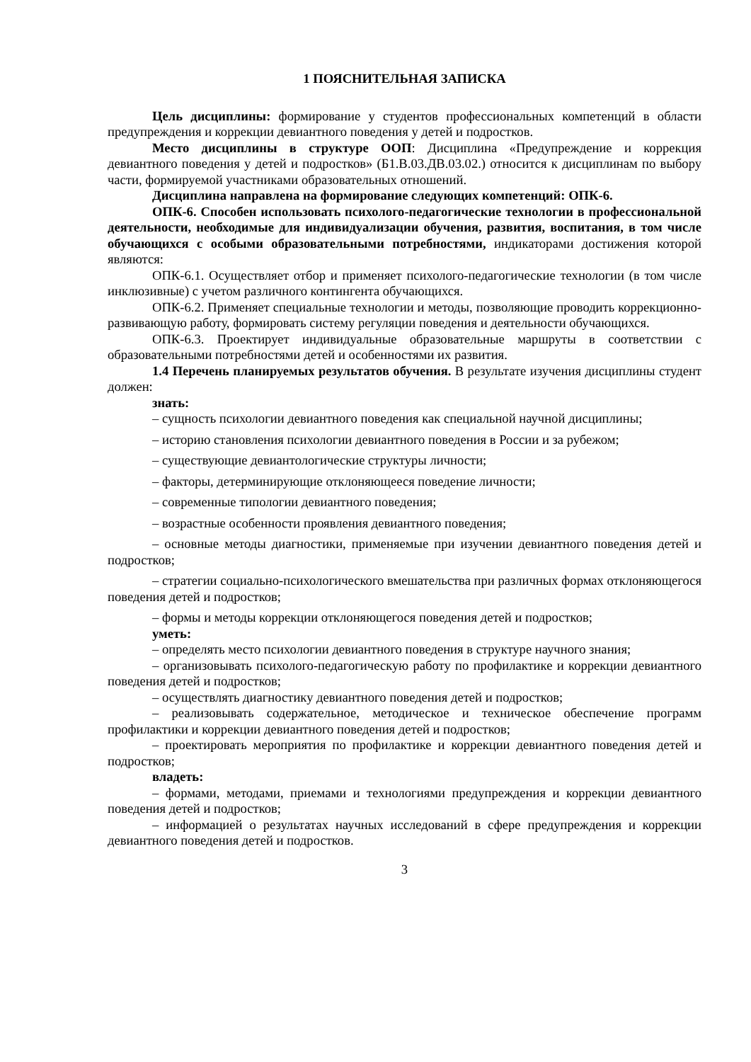1 ПОЯСНИТЕЛЬНАЯ ЗАПИСКА
Цель дисциплины: формирование у студентов профессиональных компетенций в области предупреждения и коррекции девиантного поведения у детей и подростков.
Место дисциплины в структуре ООП: Дисциплина «Предупреждение и коррекция девиантного поведения у детей и подростков» (Б1.В.03.ДВ.03.02.) относится к дисциплинам по выбору части, формируемой участниками образовательных отношений.
Дисциплина направлена на формирование следующих компетенций: ОПК-6.
ОПК-6. Способен использовать психолого-педагогические технологии в профессиональной деятельности, необходимые для индивидуализации обучения, развития, воспитания, в том числе обучающихся с особыми образовательными потребностями, индикаторами достижения которой являются:
ОПК-6.1. Осуществляет отбор и применяет психолого-педагогические технологии (в том числе инклюзивные) с учетом различного контингента обучающихся.
ОПК-6.2. Применяет специальные технологии и методы, позволяющие проводить коррекционно-развивающую работу, формировать систему регуляции поведения и деятельности обучающихся.
ОПК-6.3. Проектирует индивидуальные образовательные маршруты в соответствии с образовательными потребностями детей и особенностями их развития.
1.4 Перечень планируемых результатов обучения. В результате изучения дисциплины студент должен:
знать:
– сущность психологии девиантного поведения как специальной научной дисциплины;
– историю становления психологии девиантного поведения в России и за рубежом;
– существующие девиантологические структуры личности;
– факторы, детерминирующие отклоняющееся поведение личности;
– современные типологии девиантного поведения;
– возрастные особенности проявления девиантного поведения;
– основные методы диагностики, применяемые при изучении девиантного поведения детей и подростков;
– стратегии социально-психологического вмешательства при различных формах отклоняющегося поведения детей и подростков;
– формы и методы коррекции отклоняющегося поведения детей и подростков;
уметь:
– определять место психологии девиантного поведения в структуре научного знания;
– организовывать психолого-педагогическую работу по профилактике и коррекции девиантного поведения детей и подростков;
– осуществлять диагностику девиантного поведения детей и подростков;
– реализовывать содержательное, методическое и техническое обеспечение программ профилактики и коррекции девиантного поведения детей и подростков;
– проектировать мероприятия по профилактике и коррекции девиантного поведения детей и подростков;
владеть:
– формами, методами, приемами и технологиями предупреждения и коррекции девиантного поведения детей и подростков;
– информацией о результатах научных исследований в сфере предупреждения и коррекции девиантного поведения детей и подростков.
3